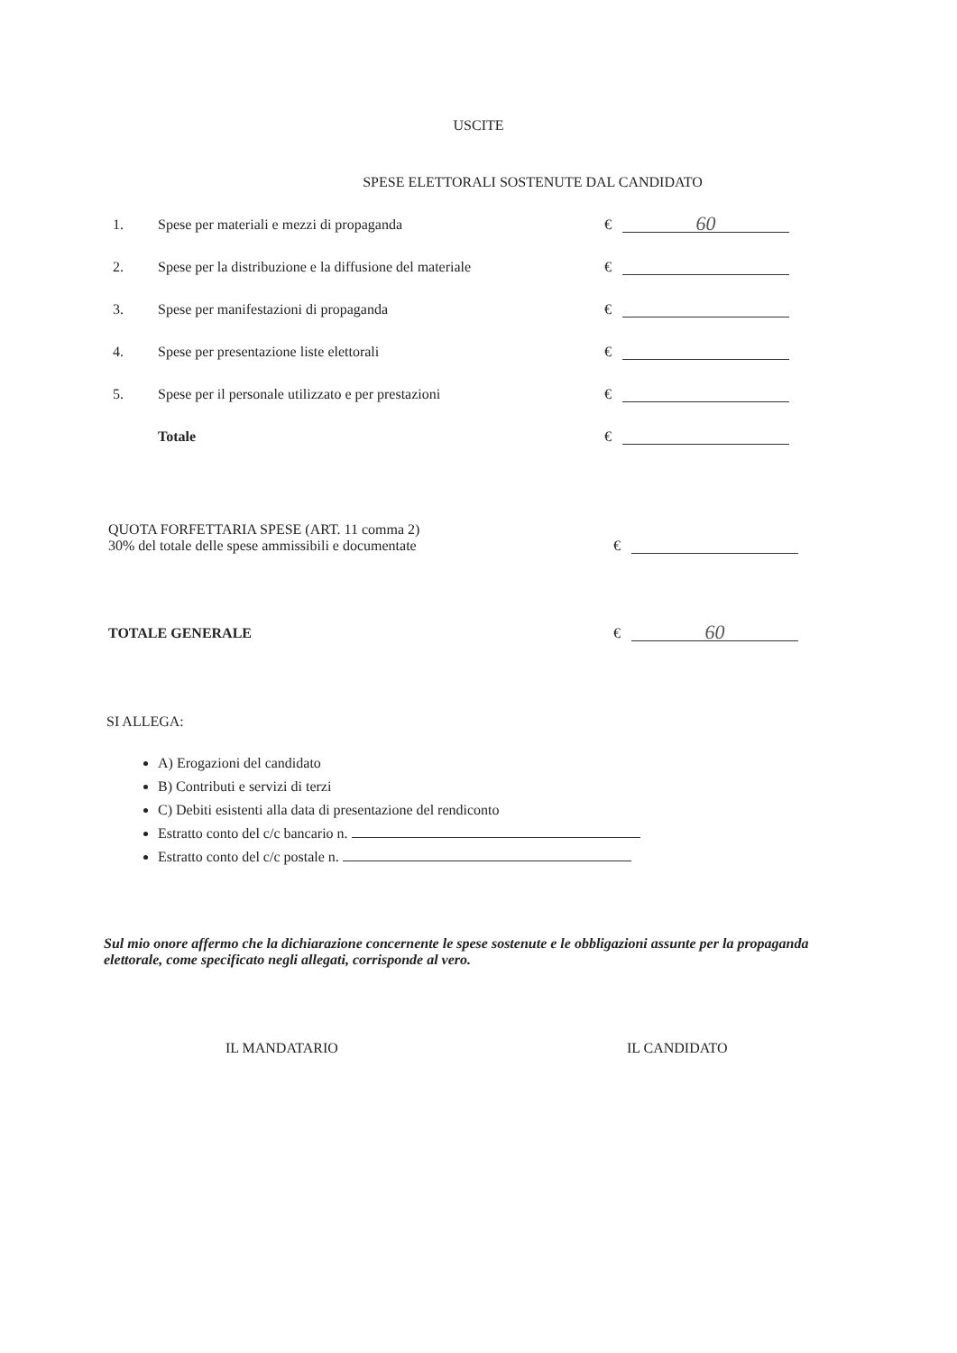USCITE
SPESE ELETTORALI SOSTENUTE DAL CANDIDATO
1. Spese per materiali e mezzi di propaganda € 60
2. Spese per la distribuzione e la diffusione del materiale €
3. Spese per manifestazioni di propaganda €
4. Spese per presentazione liste elettorali €
5. Spese per il personale utilizzato e per prestazioni €
Totale €
QUOTA FORFETTARIA SPESE (ART. 11 comma 2)
30% del totale delle spese ammissibili e documentate €
TOTALE GENERALE € 60
SI ALLEGA:
A) Erogazioni del candidato
B) Contributi e servizi di terzi
C) Debiti esistenti alla data di presentazione del rendiconto
Estratto conto del c/c bancario n.
Estratto conto del c/c postale n.
Sul mio onore affermo che la dichiarazione concernente le spese sostenute e le obbligazioni assunte per la propaganda elettorale, come specificato negli allegati, corrisponde al vero.
IL MANDATARIO IL CANDIDATO